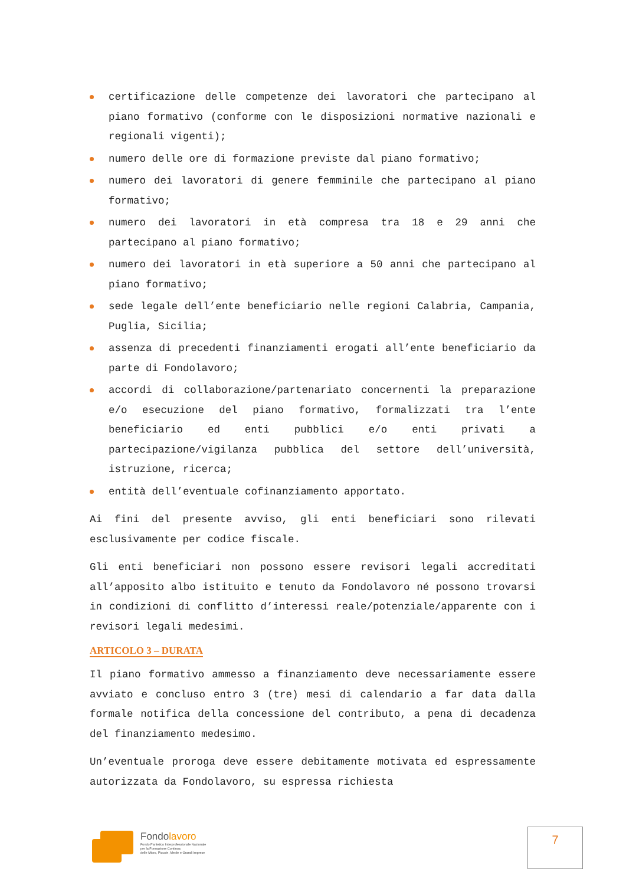certificazione delle competenze dei lavoratori che partecipano al piano formativo (conforme con le disposizioni normative nazionali e regionali vigenti);
numero delle ore di formazione previste dal piano formativo;
numero dei lavoratori di genere femminile che partecipano al piano formativo;
numero dei lavoratori in età compresa tra 18 e 29 anni che partecipano al piano formativo;
numero dei lavoratori in età superiore a 50 anni che partecipano al piano formativo;
sede legale dell’ente beneficiario nelle regioni Calabria, Campania, Puglia, Sicilia;
assenza di precedenti finanziamenti erogati all’ente beneficiario da parte di Fondolavoro;
accordi di collaborazione/partenariato concernenti la preparazione e/o esecuzione del piano formativo, formalizzati tra l’ente beneficiario ed enti pubblici e/o enti privati a partecipazione/vigilanza pubblica del settore dell’università, istruzione, ricerca;
entità dell’eventuale cofinanziamento apportato.
Ai fini del presente avviso, gli enti beneficiari sono rilevati esclusivamente per codice fiscale.
Gli enti beneficiari non possono essere revisori legali accreditati all’apposito albo istituito e tenuto da Fondolavoro né possono trovarsi in condizioni di conflitto d’interessi reale/potenziale/apparente con i revisori legali medesimi.
ARTICOLO 3 – DURATA
Il piano formativo ammesso a finanziamento deve necessariamente essere avviato e concluso entro 3 (tre) mesi di calendario a far data dalla formale notifica della concessione del contributo, a pena di decadenza del finanziamento medesimo.
Un’eventuale proroga deve essere debitamente motivata ed espressamente autorizzata da Fondolavoro, su espressa richiesta
Fondolavoro
Fondo Paritetico Interprofessionale Nazionale
per la Formazione Continua
delle Micro, Piccole, Medie e Grandi Imprese
7